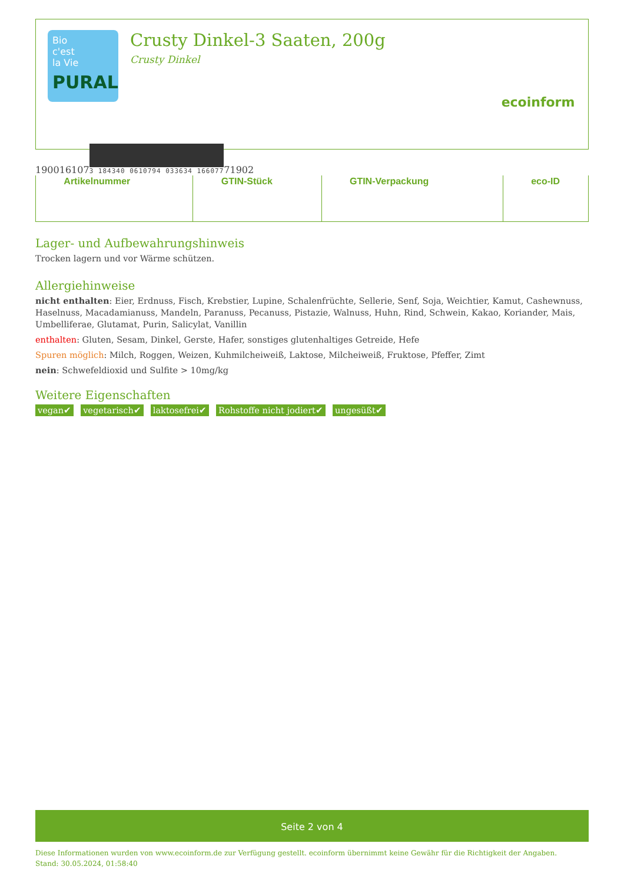Bio
c'est
la Vie
PURAL
Crusty Dinkel-3 Saaten, 200g
Crusty Dinkel
ecoinform
| | Artikelnummer | | GTIN-Stück | | GTIN-Verpackung | | eco-ID |
Lager- und Aufbewahrungshinweis
Trocken lagern und vor Wärme schützen.
Allergiehinweise
nicht enthalten: Eier, Erdnuss, Fisch, Krebstier, Lupine, Schalenfrüchte, Sellerie, Senf, Soja, Weichtier, Kamut, Cashewnuss, Haselnuss, Macadamianuss, Mandeln, Paranuss, Pecanuss, Pistazie, Walnuss, Huhn, Rind, Schwein, Kakao, Koriander, Mais, Umbelliferae, Glutamat, Purin, Salicylat, Vanillin
enthalten: Gluten, Sesam, Dinkel, Gerste, Hafer, sonstiges glutenhaltiges Getreide, Hefe
Spuren möglich: Milch, Roggen, Weizen, Kuhmilcheiweiß, Laktose, Milcheiweiß, Fruktose, Pfeffer, Zimt
nein: Schwefeldioxid und Sulfite > 10mg/kg
Weitere Eigenschaften
vegan✔ vegetarisch✔ laktosefrei✔ Rohstoffe nicht jodiert✔ ungesüßt✔
Seite 2 von 4
Diese Informationen wurden von www.ecoinform.de zur Verfügung gestellt. ecoinform übernimmt keine Gewähr für die Richtigkeit der Angaben.
Stand: 30.05.2024, 01:58:40